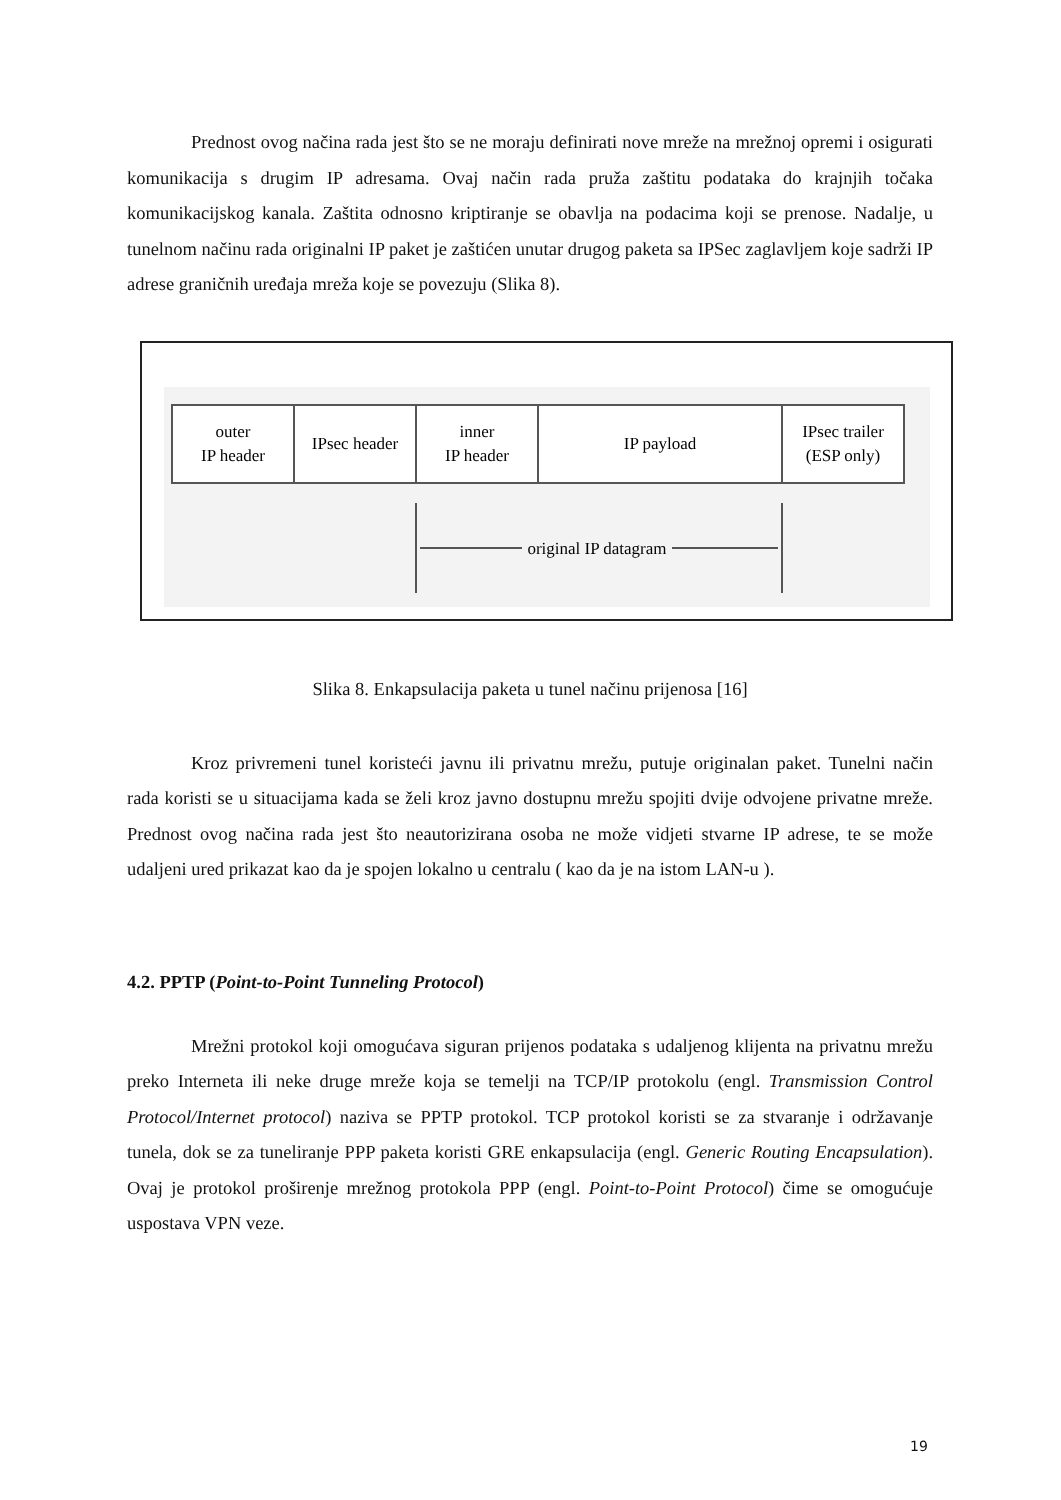Prednost ovog načina rada jest što se ne moraju definirati nove mreže na mrežnoj opremi i osigurati komunikacija s drugim IP adresama. Ovaj način rada pruža zaštitu podataka do krajnjih točaka komunikacijskog kanala. Zaštita odnosno kriptiranje se obavlja na podacima koji se prenose. Nadalje, u tunelnom načinu rada originalni IP paket je zaštićen unutar drugog paketa sa IPSec zaglavljem koje sadrži IP adrese graničnih uređaja mreža koje se povezuju (Slika 8).
outer
IP header
IPsec header
inner
IP header
IP payload
IPsec trailer
(ESP only)
original IP datagram
Slika 8. Enkapsulacija paketa u tunel načinu prijenosa [16]
Kroz privremeni tunel koristeći javnu ili privatnu mrežu, putuje originalan paket. Tunelni način rada koristi se u situacijama kada se želi kroz javno dostupnu mrežu spojiti dvije odvojene privatne mreže. Prednost ovog načina rada jest što neautorizirana osoba ne može vidjeti stvarne IP adrese, te se može udaljeni ured prikazat kao da je spojen lokalno u centralu ( kao da je na istom LAN-u ).
4.2. PPTP (Point-to-Point Tunneling Protocol)
Mrežni protokol koji omogućava siguran prijenos podataka s udaljenog klijenta na privatnu mrežu preko Interneta ili neke druge mreže koja se temelji na TCP/IP protokolu (engl. Transmission Control Protocol/Internet protocol) naziva se PPTP protokol. TCP protokol koristi se za stvaranje i održavanje tunela, dok se za tuneliranje PPP paketa koristi GRE enkapsulacija (engl. Generic Routing Encapsulation). Ovaj je protokol proširenje mrežnog protokola PPP (engl. Point-to-Point Protocol) čime se omogućuje uspostava VPN veze.
19